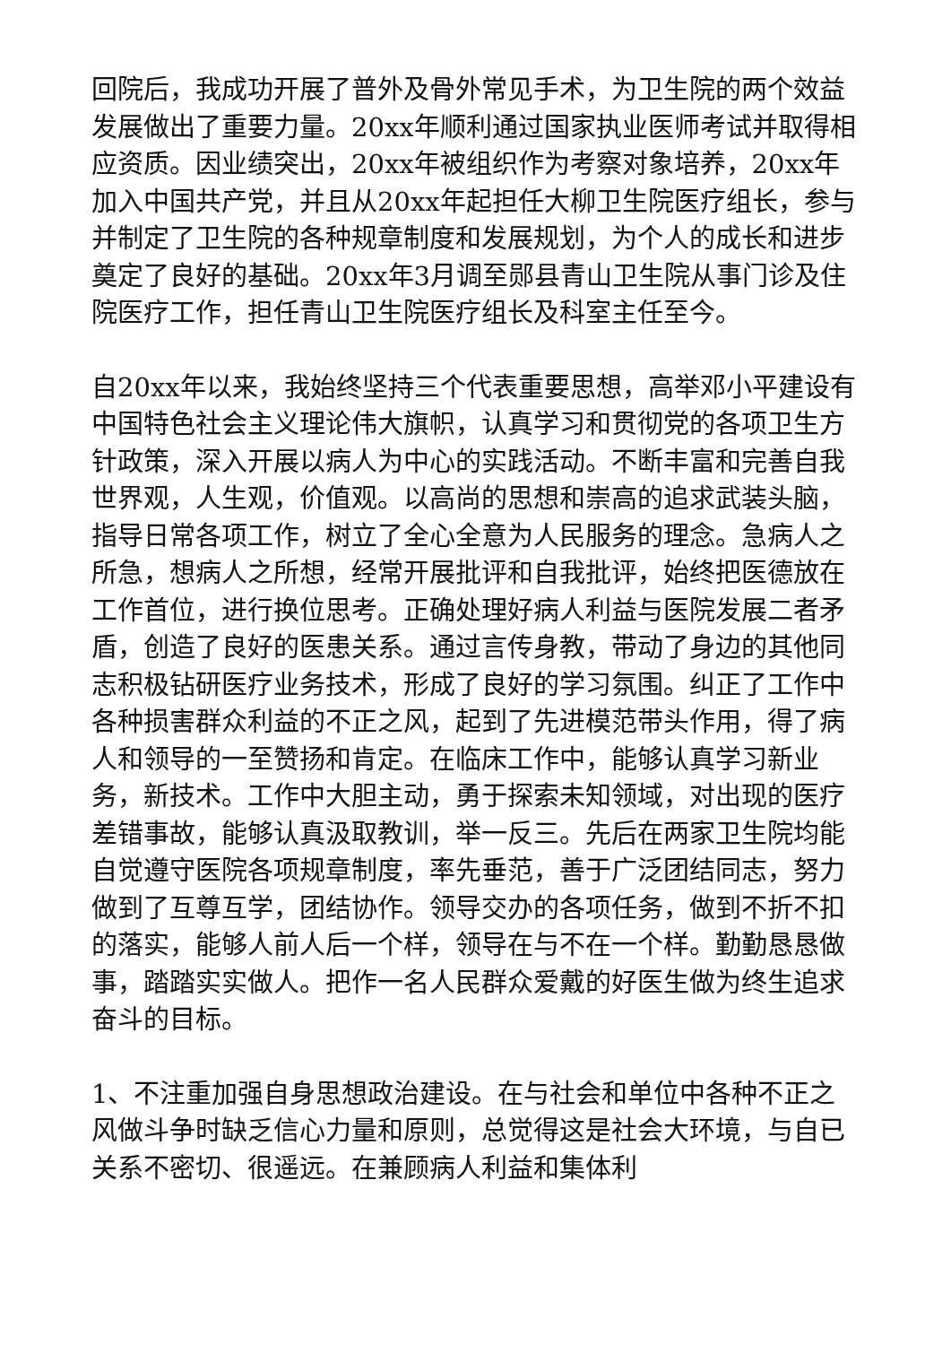回院后，我成功开展了普外及骨外常见手术，为卫生院的两个效益发展做出了重要力量。20xx年顺利通过国家执业医师考试并取得相应资质。因业绩突出，20xx年被组织作为考察对象培养，20xx年加入中国共产党，并且从20xx年起担任大柳卫生院医疗组长，参与并制定了卫生院的各种规章制度和发展规划，为个人的成长和进步奠定了良好的基础。20xx年3月调至郧县青山卫生院从事门诊及住院医疗工作，担任青山卫生院医疗组长及科室主任至今。
自20xx年以来，我始终坚持三个代表重要思想，高举邓小平建设有中国特色社会主义理论伟大旗帜，认真学习和贯彻党的各项卫生方针政策，深入开展以病人为中心的实践活动。不断丰富和完善自我世界观，人生观，价值观。以高尚的思想和崇高的追求武装头脑，指导日常各项工作，树立了全心全意为人民服务的理念。急病人之所急，想病人之所想，经常开展批评和自我批评，始终把医德放在工作首位，进行换位思考。正确处理好病人利益与医院发展二者矛盾，创造了良好的医患关系。通过言传身教，带动了身边的其他同志积极钻研医疗业务技术，形成了良好的学习氛围。纠正了工作中各种损害群众利益的不正之风，起到了先进模范带头作用，得了病人和领导的一至赞扬和肯定。在临床工作中，能够认真学习新业务，新技术。工作中大胆主动，勇于探索未知领域，对出现的医疗差错事故，能够认真汲取教训，举一反三。先后在两家卫生院均能自觉遵守医院各项规章制度，率先垂范，善于广泛团结同志，努力做到了互尊互学，团结协作。领导交办的各项任务，做到不折不扣的落实，能够人前人后一个样，领导在与不在一个样。勤勤恳恳做事，踏踏实实做人。把作一名人民群众爱戴的好医生做为终生追求奋斗的目标。
1、不注重加强自身思想政治建设。在与社会和单位中各种不正之风做斗争时缺乏信心力量和原则，总觉得这是社会大环境，与自已关系不密切、很遥远。在兼顾病人利益和集体利